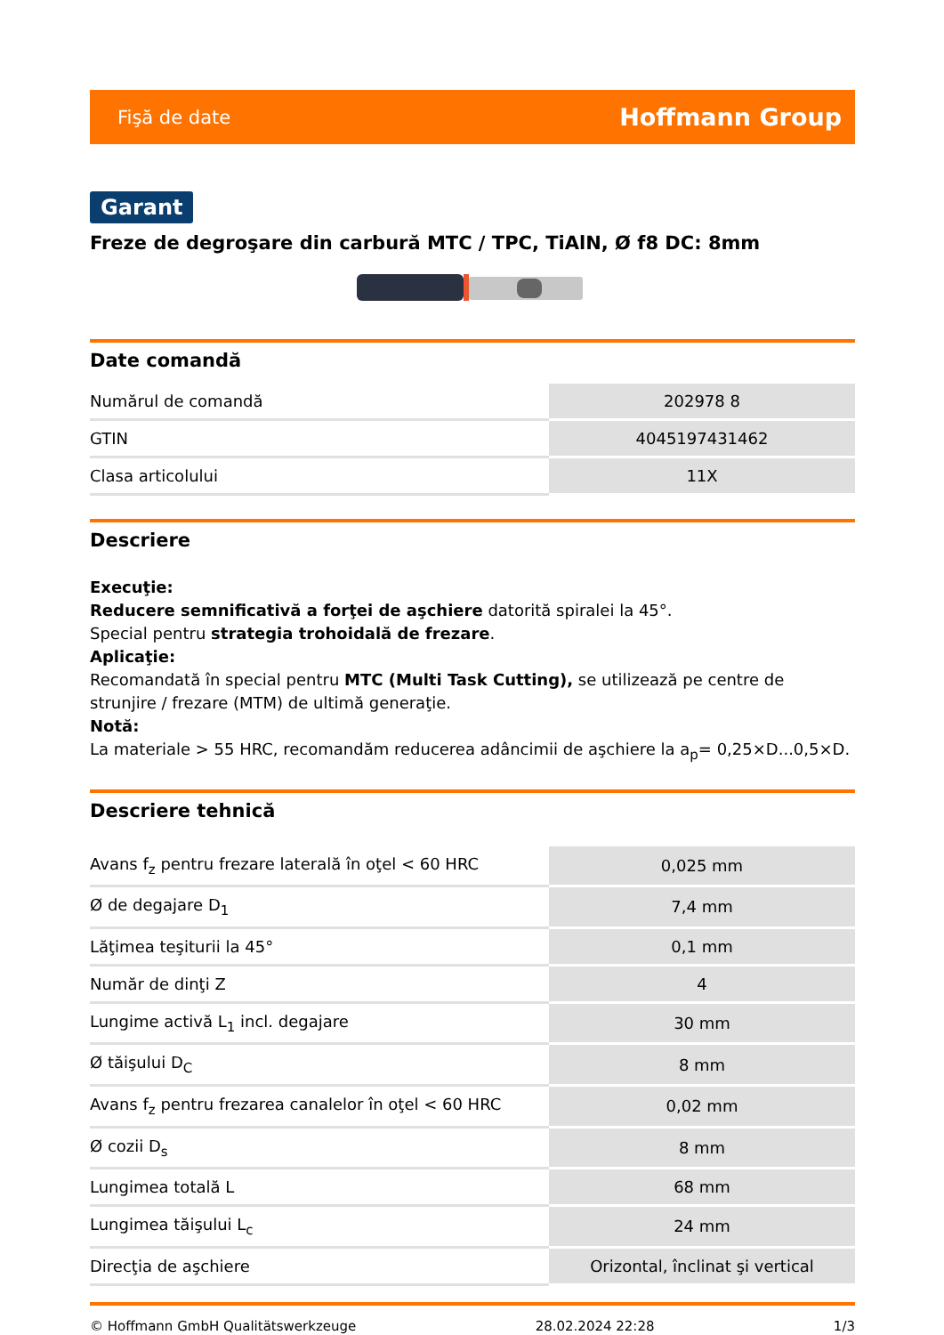Fişă de date Hoffmann Group
Garant
Freze de degroşare din carbură MTC / TPC, TiAlN, Ø f8 DC: 8mm
Date comandă
| Numărul de comandă | 202978 8 |
| GTIN | 4045197431462 |
| Clasa articolului | 11X |
Descriere
Execuţie:
Reducere semnificativă a forţei de aşchiere datorită spiralei la 45°.
Special pentru strategia trohoidală de frezare.
Aplicaţie:
Recomandată în special pentru MTC (Multi Task Cutting), se utilizează pe centre de strunjire / frezare (MTM) de ultimă generaţie.
Notă:
La materiale > 55 HRC, recomandăm reducerea adâncimii de aşchiere la a<sub>p</sub>= 0,25×D...0,5×D.
Descriere tehnică
| Avans f<sub>z</sub> pentru frezare laterală în oţel < 60 HRC | 0,025 mm |
| Ø de degajare D<sub>1</sub> | 7,4 mm |
| Lăţimea teşiturii la 45° | 0,1 mm |
| Număr de dinţi Z | 4 |
| Lungime activă L<sub>1</sub> incl. degajare | 30 mm |
| Ø tăişului D<sub>C</sub> | 8 mm |
| Avans f<sub>z</sub> pentru frezarea canalelor în oţel < 60 HRC | 0,02 mm |
| Ø cozii D<sub>s</sub> | 8 mm |
| Lungimea totală L | 68 mm |
| Lungimea tăişului L<sub>c</sub> | 24 mm |
| Direcţia de aşchiere | Orizontal, înclinat şi vertical |
© Hoffmann GmbH Qualitätswerkzeuge 28.02.2024 22:28 1/3